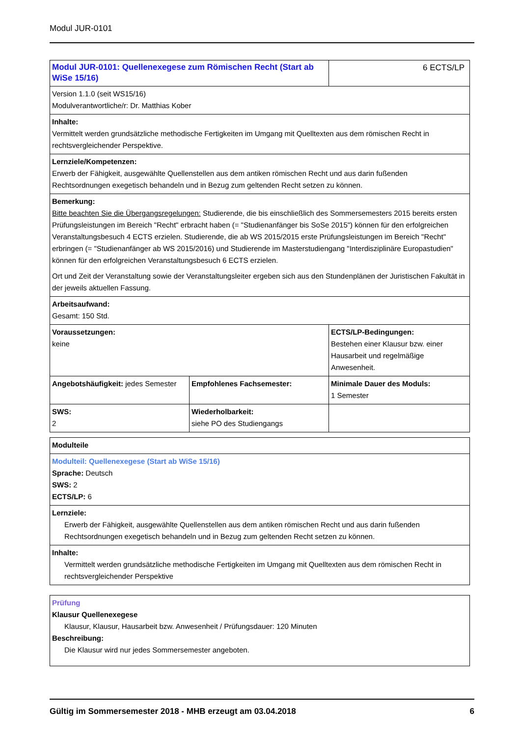Modul JUR-0101
| Modul JUR-0101: Quellenexegese zum Römischen Recht (Start ab WiSe 15/16) | | 6 ECTS/LP |
| Version 1.1.0 (seit WS15/16) Modulverantwortliche/r: Dr. Matthias Kober | | |
| Inhalte: Vermittelt werden grundsätzliche methodische Fertigkeiten im Umgang mit Quelltexten aus dem römischen Recht in rechtsvergleichender Perspektive. | | |
| Lernziele/Kompetenzen: Erwerb der Fähigkeit, ausgewählte Quellenstellen aus dem antiken römischen Recht und aus darin fußenden Rechtsordnungen exegetisch behandeln und in Bezug zum geltenden Recht setzen zu können. | | |
| Bemerkung: Bitte beachten Sie die Übergangsregelungen: Studierende, die bis einschließlich des Sommersemesters 2015 bereits ersten Prüfungsleistungen im Bereich "Recht" erbracht haben (= "Studienanfänger bis SoSe 2015") können für den erfolgreichen Veranstaltungsbesuch 4 ECTS erzielen. Studierende, die ab WS 2015/2015 erste Prüfungsleistungen im Bereich "Recht" erbringen (= "Studienanfänger ab WS 2015/2016) und Studierende im Masterstudiengang "Interdisziplinäre Europastudien" können für den erfolgreichen Veranstaltungsbesuch 6 ECTS erzielen. Ort und Zeit der Veranstaltung sowie der Veranstaltungsleiter ergeben sich aus den Stundenplänen der Juristischen Fakultät in der jeweils aktuellen Fassung. | | |
| Arbeitsaufwand: Gesamt: 150 Std. | | |
| Voraussetzungen: keine | | ECTS/LP-Bedingungen: Bestehen einer Klausur bzw. einer Hausarbeit und regelmäßige Anwesenheit. |
| Angebotshäufigkeit: jedes Semester | Empfohlenes Fachsemester: | Minimale Dauer des Moduls: 1 Semester |
| SWS: 2 | Wiederholbarkeit: siehe PO des Studiengangs | |
| Modulteile |
| Modulteil: Quellenexegese (Start ab WiSe 15/16) Sprache: Deutsch SWS: 2 ECTS/LP: 6 |
| Lernziele: Erwerb der Fähigkeit, ausgewählte Quellenstellen aus dem antiken römischen Recht und aus darin fußenden Rechtsordnungen exegetisch behandeln und in Bezug zum geltenden Recht setzen zu können. |
| Inhalte: Vermittelt werden grundsätzliche methodische Fertigkeiten im Umgang mit Quelltexten aus dem römischen Recht in rechtsvergleichender Perspektive |
| Prüfung Klausur Quellenexegese Klausur, Klausur, Hausarbeit bzw. Anwesenheit / Prüfungsdauer: 120 Minuten Beschreibung: Die Klausur wird nur jedes Sommersemester angeboten. |
Gültig im Sommersemester 2018 - MHB erzeugt am 03.04.2018 6